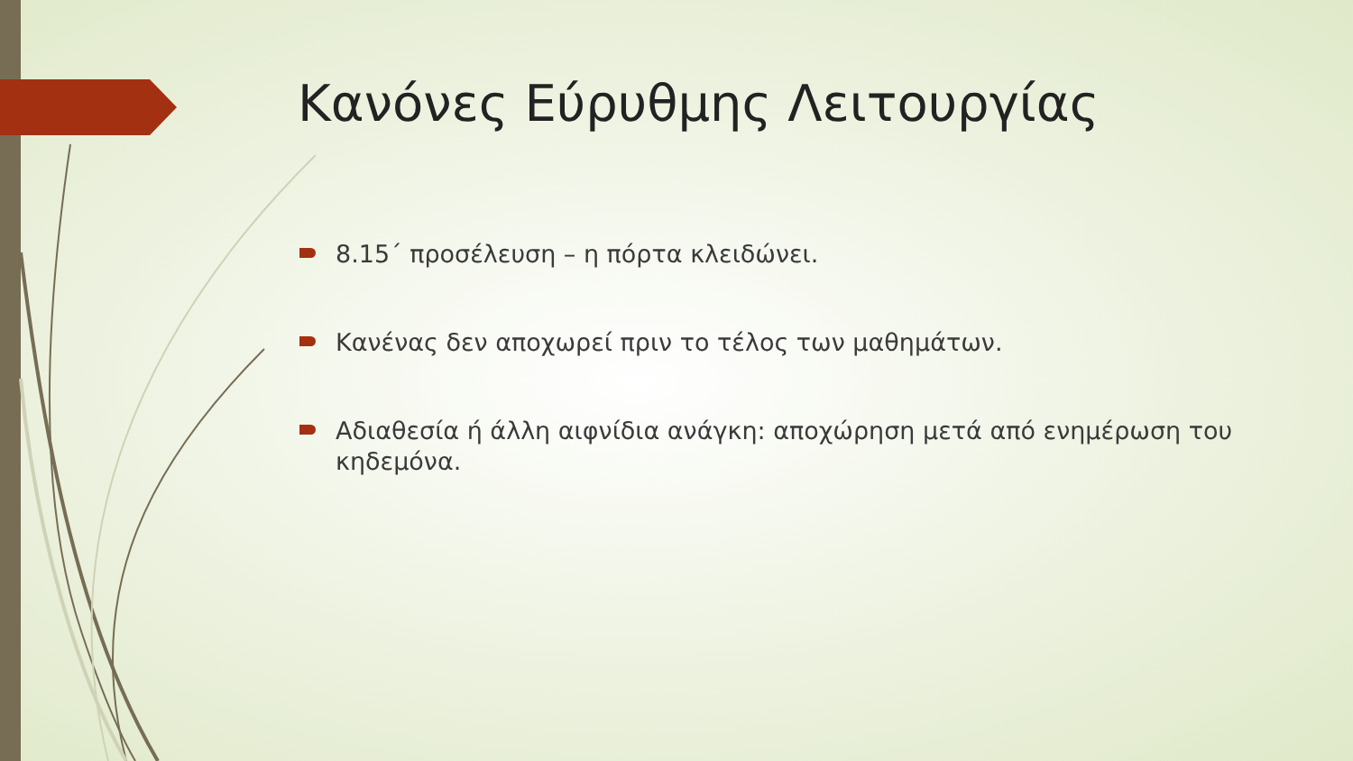Κανόνες Εύρυθμης Λειτουργίας
8.15΄ προσέλευση – η πόρτα κλειδώνει.
Κανένας δεν αποχωρεί πριν το τέλος των μαθημάτων.
Αδιαθεσία ή άλλη αιφνίδια ανάγκη: αποχώρηση μετά από ενημέρωση του κηδεμόνα.